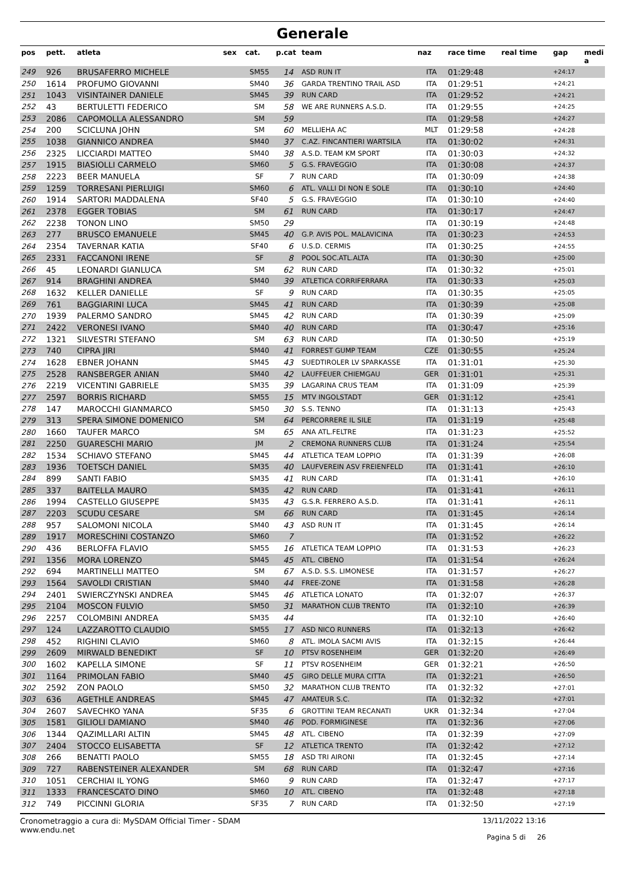Generale
| pos | pett. | atleta | sex | cat. | p.cat | team | naz | race time | real time | gap | medi a |
| --- | --- | --- | --- | --- | --- | --- | --- | --- | --- | --- | --- |
| 249 | 926 | BRUSAFERRO MICHELE | | SM55 | 14 | ASD RUN IT | ITA | 01:29:48 | | +24:17 | |
| 250 | 1614 | PROFUMO GIOVANNI | | SM40 | 36 | GARDA TRENTINO TRAIL ASD | ITA | 01:29:51 | | +24:21 | |
| 251 | 1043 | VISINTAINER DANIELE | | SM45 | 39 | RUN CARD | ITA | 01:29:52 | | +24:21 | |
| 252 | 43 | BERTULETTI FEDERICO | | SM | 58 | WE ARE RUNNERS A.S.D. | ITA | 01:29:55 | | +24:25 | |
| 253 | 2086 | CAPOMOLLA ALESSANDRO | | SM | 59 | | ITA | 01:29:58 | | +24:27 | |
| 254 | 200 | SCICLUNA JOHN | | SM | 60 | MELLIEHA AC | MLT | 01:29:58 | | +24:28 | |
| 255 | 1038 | GIANNICO ANDREA | | SM40 | 37 | C.AZ. FINCANTIERI WARTSILA | ITA | 01:30:02 | | +24:31 | |
| 256 | 2325 | LICCIARDI MATTEO | | SM40 | 38 | A.S.D. TEAM KM SPORT | ITA | 01:30:03 | | +24:32 | |
| 257 | 1915 | BIASIOLLI CARMELO | | SM60 | 5 | G.S. FRAVEGGIO | ITA | 01:30:08 | | +24:37 | |
| 258 | 2223 | BEER MANUELA | | SF | 7 | RUN CARD | ITA | 01:30:09 | | +24:38 | |
| 259 | 1259 | TORRESANI PIERLUIGI | | SM60 | 6 | ATL. VALLI DI NON E SOLE | ITA | 01:30:10 | | +24:40 | |
| 260 | 1914 | SARTORI MADDALENA | | SF40 | 5 | G.S. FRAVEGGIO | ITA | 01:30:10 | | +24:40 | |
| 261 | 2378 | EGGER TOBIAS | | SM | 61 | RUN CARD | ITA | 01:30:17 | | +24:47 | |
| 262 | 2238 | TONON LINO | | SM50 | 29 | | ITA | 01:30:19 | | +24:48 | |
| 263 | 277 | BRUSCO EMANUELE | | SM45 | 40 | G.P. AVIS POL. MALAVICINA | ITA | 01:30:23 | | +24:53 | |
| 264 | 2354 | TAVERNAR KATIA | | SF40 | 6 | U.S.D. CERMIS | ITA | 01:30:25 | | +24:55 | |
| 265 | 2331 | FACCANONI IRENE | | SF | 8 | POOL SOC.ATL.ALTA | ITA | 01:30:30 | | +25:00 | |
| 266 | 45 | LEONARDI GIANLUCA | | SM | 62 | RUN CARD | ITA | 01:30:32 | | +25:01 | |
| 267 | 914 | BRAGHINI ANDREA | | SM40 | 39 | ATLETICA CORRIFERRARA | ITA | 01:30:33 | | +25:03 | |
| 268 | 1632 | KELLER DANIELLE | | SF | 9 | RUN CARD | ITA | 01:30:35 | | +25:05 | |
| 269 | 761 | BAGGIARINI LUCA | | SM45 | 41 | RUN CARD | ITA | 01:30:39 | | +25:08 | |
| 270 | 1939 | PALERMO SANDRO | | SM45 | 42 | RUN CARD | ITA | 01:30:39 | | +25:09 | |
| 271 | 2422 | VERONESI IVANO | | SM40 | 40 | RUN CARD | ITA | 01:30:47 | | +25:16 | |
| 272 | 1321 | SILVESTRI STEFANO | | SM | 63 | RUN CARD | ITA | 01:30:50 | | +25:19 | |
| 273 | 740 | CIPRA JIRI | | SM40 | 41 | FORREST GUMP TEAM | CZE | 01:30:55 | | +25:24 | |
| 274 | 1628 | EBNER JOHANN | | SM45 | 43 | SUEDTIROLER LV SPARKASSE | ITA | 01:31:01 | | +25:30 | |
| 275 | 2528 | RANSBERGER ANIAN | | SM40 | 42 | LAUFFEUER CHIEMGAU | GER | 01:31:01 | | +25:31 | |
| 276 | 2219 | VICENTINI GABRIELE | | SM35 | 39 | LAGARINA CRUS TEAM | ITA | 01:31:09 | | +25:39 | |
| 277 | 2597 | BORRIS RICHARD | | SM55 | 15 | MTV INGOLSTADT | GER | 01:31:12 | | +25:41 | |
| 278 | 147 | MAROCCHI GIANMARCO | | SM50 | 30 | S.S. TENNO | ITA | 01:31:13 | | +25:43 | |
| 279 | 313 | SPERA SIMONE DOMENICO | | SM | 64 | PERCORRERE IL SILE | ITA | 01:31:19 | | +25:48 | |
| 280 | 1660 | TAUFER MARCO | | SM | 65 | ANA ATL.FELTRE | ITA | 01:31:23 | | +25:52 | |
| 281 | 2250 | GUARESCHI MARIO | | JM | 2 | CREMONA RUNNERS CLUB | ITA | 01:31:24 | | +25:54 | |
| 282 | 1534 | SCHIAVO STEFANO | | SM45 | 44 | ATLETICA TEAM LOPPIO | ITA | 01:31:39 | | +26:08 | |
| 283 | 1936 | TOETSCH DANIEL | | SM35 | 40 | LAUFVEREIN ASV FREIENFELD | ITA | 01:31:41 | | +26:10 | |
| 284 | 899 | SANTI FABIO | | SM35 | 41 | RUN CARD | ITA | 01:31:41 | | +26:10 | |
| 285 | 337 | BAITELLA MAURO | | SM35 | 42 | RUN CARD | ITA | 01:31:41 | | +26:11 | |
| 286 | 1994 | CASTELLO GIUSEPPE | | SM35 | 43 | G.S.R. FERRERO A.S.D. | ITA | 01:31:41 | | +26:11 | |
| 287 | 2203 | SCUDU CESARE | | SM | 66 | RUN CARD | ITA | 01:31:45 | | +26:14 | |
| 288 | 957 | SALOMONI NICOLA | | SM40 | 43 | ASD RUN IT | ITA | 01:31:45 | | +26:14 | |
| 289 | 1917 | MORESCHINI COSTANZO | | SM60 | 7 | | ITA | 01:31:52 | | +26:22 | |
| 290 | 436 | BERLOFFA FLAVIO | | SM55 | 16 | ATLETICA TEAM LOPPIO | ITA | 01:31:53 | | +26:23 | |
| 291 | 1356 | MORA LORENZO | | SM45 | 45 | ATL. CIBENO | ITA | 01:31:54 | | +26:24 | |
| 292 | 694 | MARTINELLI MATTEO | | SM | 67 | A.S.D. S.S. LIMONESE | ITA | 01:31:57 | | +26:27 | |
| 293 | 1564 | SAVOLDI CRISTIAN | | SM40 | 44 | FREE-ZONE | ITA | 01:31:58 | | +26:28 | |
| 294 | 2401 | SWIERCZYNSKI ANDREA | | SM45 | 46 | ATLETICA LONATO | ITA | 01:32:07 | | +26:37 | |
| 295 | 2104 | MOSCON FULVIO | | SM50 | 31 | MARATHON CLUB TRENTO | ITA | 01:32:10 | | +26:39 | |
| 296 | 2257 | COLOMBINI ANDREA | | SM35 | 44 | | ITA | 01:32:10 | | +26:40 | |
| 297 | 124 | LAZZAROTTO CLAUDIO | | SM55 | 17 | ASD NICO RUNNERS | ITA | 01:32:13 | | +26:42 | |
| 298 | 452 | RIGHINI CLAVIO | | SM60 | 8 | ATL. IMOLA SACMI AVIS | ITA | 01:32:15 | | +26:44 | |
| 299 | 2609 | MIRWALD BENEDIKT | | SF | 10 | PTSV ROSENHEIM | GER | 01:32:20 | | +26:49 | |
| 300 | 1602 | KAPELLA SIMONE | | SF | 11 | PTSV ROSENHEIM | GER | 01:32:21 | | +26:50 | |
| 301 | 1164 | PRIMOLAN FABIO | | SM40 | 45 | GIRO DELLE MURA CITTA | ITA | 01:32:21 | | +26:50 | |
| 302 | 2592 | ZON PAOLO | | SM50 | 32 | MARATHON CLUB TRENTO | ITA | 01:32:32 | | +27:01 | |
| 303 | 636 | AGETHLE ANDREAS | | SM45 | 47 | AMATEUR S.C. | ITA | 01:32:32 | | +27:01 | |
| 304 | 2607 | SAVECHKO YANA | | SF35 | 6 | GROTTINI TEAM RECANATI | UKR | 01:32:34 | | +27:04 | |
| 305 | 1581 | GILIOLI DAMIANO | | SM40 | 46 | POD. FORMIGINESE | ITA | 01:32:36 | | +27:06 | |
| 306 | 1344 | QAZIMLLARI ALTIN | | SM45 | 48 | ATL. CIBENO | ITA | 01:32:39 | | +27:09 | |
| 307 | 2404 | STOCCO ELISABETTA | | SF | 12 | ATLETICA TRENTO | ITA | 01:32:42 | | +27:12 | |
| 308 | 266 | BENATTI PAOLO | | SM55 | 18 | ASD TRI AIRONI | ITA | 01:32:45 | | +27:14 | |
| 309 | 727 | RABENSTEINER ALEXANDER | | SM | 68 | RUN CARD | ITA | 01:32:47 | | +27:16 | |
| 310 | 1051 | CERCHIAI IL YONG | | SM60 | 9 | RUN CARD | ITA | 01:32:47 | | +27:17 | |
| 311 | 1333 | FRANCESCATO DINO | | SM60 | 10 | ATL. CIBENO | ITA | 01:32:48 | | +27:18 | |
| 312 | 749 | PICCINNI GLORIA | | SF35 | 7 | RUN CARD | ITA | 01:32:50 | | +27:19 | |
Cronometraggio a cura di: MySDAM Official Timer - SDAM
www.endu.net
13/11/2022 13:16
Pagina 5 di 26